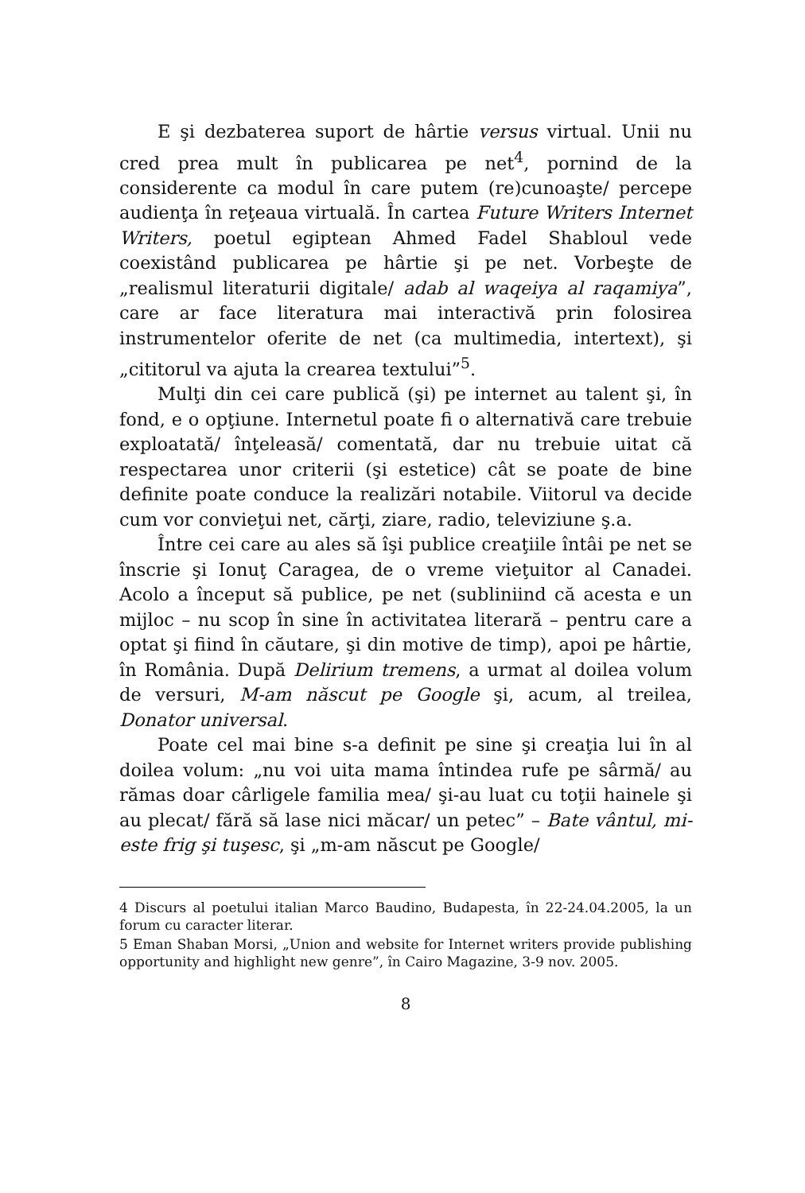E şi dezbaterea suport de hârtie versus virtual. Unii nu cred prea mult în publicarea pe net<sup>4</sup>, pornind de la considerente ca modul în care putem (re)cunoaşte/ percepe audienţa în reţeaua virtuală. În cartea Future Writers Internet Writers, poetul egiptean Ahmed Fadel Shabloul vede coexistând publicarea pe hârtie şi pe net. Vorbeşte de „realismul literaturii digitale/ adab al waqeiya al raqamiya”, care ar face literatura mai interactivă prin folosirea instrumentelor oferite de net (ca multimedia, intertext), şi „cititorul va ajuta la crearea textului”<sup>5</sup>.
Mulţi din cei care publică (şi) pe internet au talent şi, în fond, e o opţiune. Internetul poate fi o alternativă care trebuie exploatată/ înţeleasă/ comentată, dar nu trebuie uitat că respectarea unor criterii (şi estetice) cât se poate de bine definite poate conduce la realizări notabile. Viitorul va decide cum vor convieţui net, cărţi, ziare, radio, televiziune ş.a.
Între cei care au ales să îşi publice creaţiile întâi pe net se înscrie şi Ionuţ Caragea, de o vreme vieţuitor al Canadei. Acolo a început să publice, pe net (subliniind că acesta e un mijloc – nu scop în sine în activitatea literară – pentru care a optat şi fiind în căutare, şi din motive de timp), apoi pe hârtie, în România. După Delirium tremens, a urmat al doilea volum de versuri, M-am născut pe Google şi, acum, al treilea, Donator universal.
Poate cel mai bine s-a definit pe sine şi creaţia lui în al doilea volum: „nu voi uita mama întindea rufe pe sârmă/ au rămas doar cârligele familia mea/ şi-au luat cu toţii hainele şi au plecat/ fără să lase nici măcar/ un petec” – Bate vântul, mi-este frig şi tuşesc, şi „m-am născut pe Google/
4 Discurs al poetului italian Marco Baudino, Budapesta, în 22-24.04.2005, la un forum cu caracter literar.
5 Eman Shaban Morsi, „Union and website for Internet writers provide publishing opportunity and highlight new genre”, în Cairo Magazine, 3-9 nov. 2005.
8